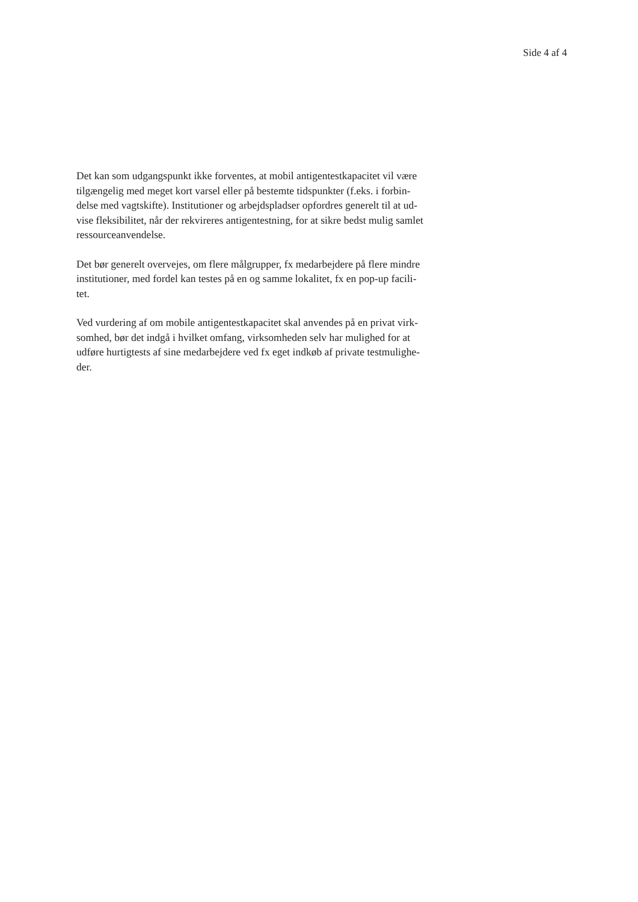Side 4 af 4
Det kan som udgangspunkt ikke forventes, at mobil antigentestkapacitet vil være
tilgængelig med meget kort varsel eller på bestemte tidspunkter (f.eks. i forbin-
delse med vagtskifte). Institutioner og arbejdspladser opfordres generelt til at ud-
vise fleksibilitet, når der rekvireres antigentestning, for at sikre bedst mulig samlet
ressourceanvendelse.
Det bør generelt overvejes, om flere målgrupper, fx medarbejdere på flere mindre
institutioner, med fordel kan testes på en og samme lokalitet, fx en pop-up facili-
tet.
Ved vurdering af om mobile antigentestkapacitet skal anvendes på en privat virk-
somhed, bør det indgå i hvilket omfang, virksomheden selv har mulighed for at
udføre hurtigtests af sine medarbejdere ved fx eget indkøb af private testmulighe-
der.